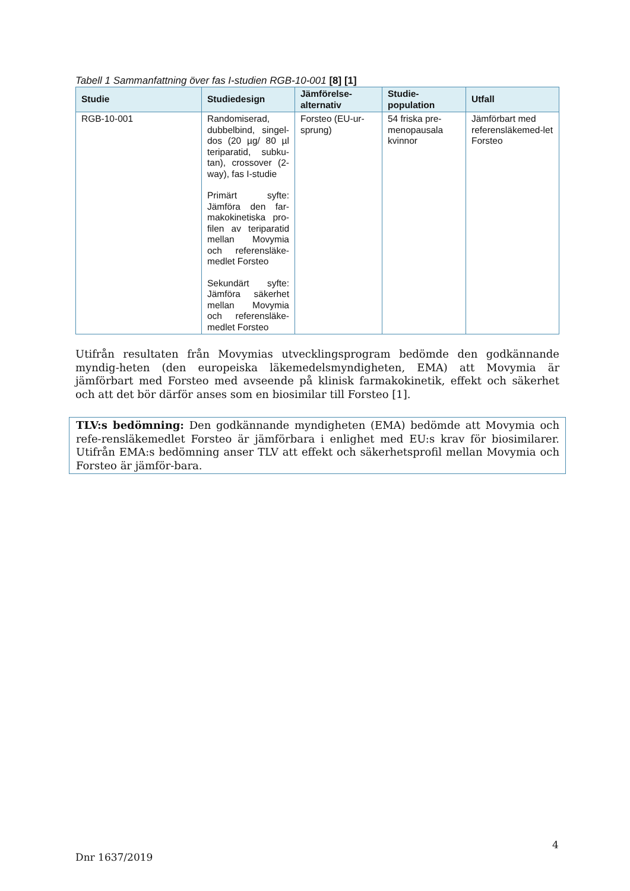Tabell 1 Sammanfattning över fas I-studien RGB-10-001 [8] [1]
| Studie | Studiedesign | Jämförelse-alternativ | Studie-population | Utfall |
| --- | --- | --- | --- | --- |
| RGB-10-001 | Randomiserad, dubbelbind, singel-dos (20 µg/ 80 µl teriparatid, subku-tan), crossover (2-way), fas I-studie Primärt syfte: Jämföra den far-makokinetiska pro-filen av teriparatid mellan Movymia och referensläke-medlet Forsteo Sekundärt syfte: Jämföra säkerhet mellan Movymia och referensläke-medlet Forsteo | Forsteo (EU-ur-sprung) | 54 friska pre-menopausala kvinnor | Jämförbart med referensläkemed-let Forsteo |
Utifrån resultaten från Movymias utvecklingsprogram bedömde den godkännande myndig-heten (den europeiska läkemedelsmyndigheten, EMA) att Movymia är jämförbart med Forsteo med avseende på klinisk farmakokinetik, effekt och säkerhet och att det bör därför anses som en biosimilar till Forsteo [1].
TLV:s bedömning: Den godkännande myndigheten (EMA) bedömde att Movymia och refe-rensläkemedlet Forsteo är jämförbara i enlighet med EU:s krav för biosimilarer. Utifrån EMA:s bedömning anser TLV att effekt och säkerhetsprofil mellan Movymia och Forsteo är jämför-bara.
4
Dnr 1637/2019